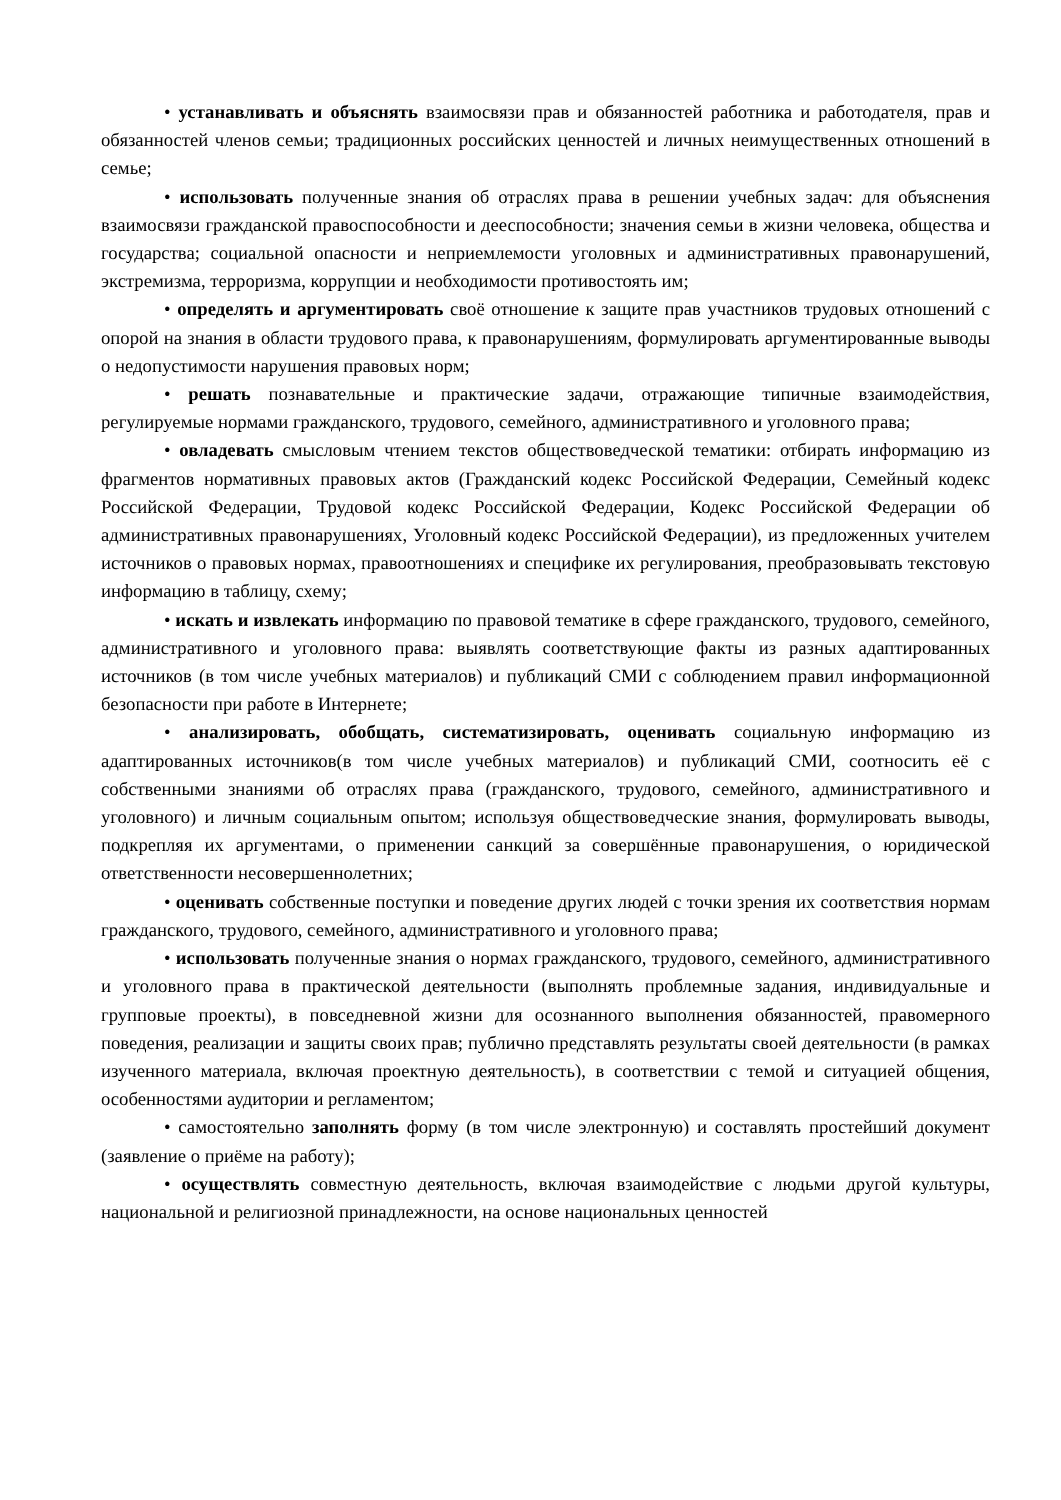• устанавливать и объяснять взаимосвязи прав и обязанностей работника и работодателя, прав и обязанностей членов семьи; традиционных российских ценностей и личных неимущественных отношений в семье;
• использовать полученные знания об отраслях права в решении учебных задач: для объяснения взаимосвязи гражданской правоспособности и дееспособности; значения семьи в жизни человека, общества и государства; социальной опасности и неприемлемости уголовных и административных правонарушений, экстремизма, терроризма, коррупции и необходимости противостоять им;
• определять и аргументировать своё отношение к защите прав участников трудовых отношений с опорой на знания в области трудового права, к правонарушениям, формулировать аргументированные выводы о недопустимости нарушения правовых норм;
• решать познавательные и практические задачи, отражающие типичные взаимодействия, регулируемые нормами гражданского, трудового, семейного, административного и уголовного права;
• овладевать смысловым чтением текстов обществоведческой тематики: отбирать информацию из фрагментов нормативных правовых актов (Гражданский кодекс Российской Федерации, Семейный кодекс Российской Федерации, Трудовой кодекс Российской Федерации, Кодекс Российской Федерации об административных правонарушениях, Уголовный кодекс Российской Федерации), из предложенных учителем источников о правовых нормах, правоотношениях и специфике их регулирования, преобразовывать текстовую информацию в таблицу, схему;
• искать и извлекать информацию по правовой тематике в сфере гражданского, трудового, семейного, административного и уголовного права: выявлять соответствующие факты из разных адаптированных источников (в том числе учебных материалов) и публикаций СМИ с соблюдением правил информационной безопасности при работе в Интернете;
• анализировать, обобщать, систематизировать, оценивать социальную информацию из адаптированных источников(в том числе учебных материалов) и публикаций СМИ, соотносить её с собственными знаниями об отраслях права (гражданского, трудового, семейного, административного и уголовного) и личным социальным опытом; используя обществоведческие знания, формулировать выводы, подкрепляя их аргументами, о применении санкций за совершённые правонарушения, о юридической ответственности несовершеннолетних;
• оценивать собственные поступки и поведение других людей с точки зрения их соответствия нормам гражданского, трудового, семейного, административного и уголовного права;
• использовать полученные знания о нормах гражданского, трудового, семейного, административного и уголовного права в практической деятельности (выполнять проблемные задания, индивидуальные и групповые проекты), в повседневной жизни для осознанного выполнения обязанностей, правомерного поведения, реализации и защиты своих прав; публично представлять результаты своей деятельности (в рамках изученного материала, включая проектную деятельность), в соответствии с темой и ситуацией общения, особенностями аудитории и регламентом;
• самостоятельно заполнять форму (в том числе электронную) и составлять простейший документ (заявление о приёме на работу);
• осуществлять совместную деятельность, включая взаимодействие с людьми другой культуры, национальной и религиозной принадлежности, на основе национальных ценностей